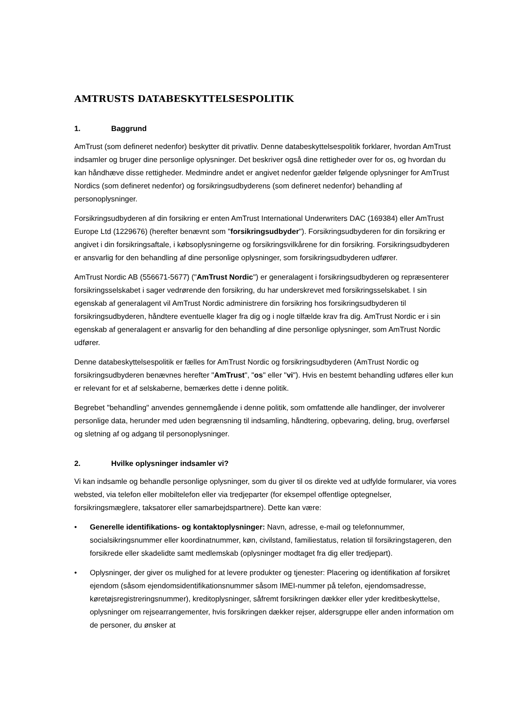AMTRUSTS DATABESKYTTELSESPOLITIK
1. Baggrund
AmTrust (som defineret nedenfor) beskytter dit privatliv. Denne databeskyttelsespolitik forklarer, hvordan AmTrust indsamler og bruger dine personlige oplysninger. Det beskriver også dine rettigheder over for os, og hvordan du kan håndhæve disse rettigheder. Medmindre andet er angivet nedenfor gælder følgende oplysninger for AmTrust Nordics (som defineret nedenfor) og forsikringsudbyderens (som defineret nedenfor) behandling af personoplysninger.
Forsikringsudbyderen af din forsikring er enten AmTrust International Underwriters DAC (169384) eller AmTrust Europe Ltd (1229676) (herefter benævnt som "forsikringsudbyder"). Forsikringsudbyderen for din forsikring er angivet i din forsikringsaftale, i købsoplysningerne og forsikringsvilkårene for din forsikring. Forsikringsudbyderen er ansvarlig for den behandling af dine personlige oplysninger, som forsikringsudbyderen udfører.
AmTrust Nordic AB (556671-5677) ("AmTrust Nordic") er generalagent i forsikringsudbyderen og repræsenterer forsikringsselskabet i sager vedrørende den forsikring, du har underskrevet med forsikringsselskabet. I sin egenskab af generalagent vil AmTrust Nordic administrere din forsikring hos forsikringsudbyderen til forsikringsudbyderen, håndtere eventuelle klager fra dig og i nogle tilfælde krav fra dig. AmTrust Nordic er i sin egenskab af generalagent er ansvarlig for den behandling af dine personlige oplysninger, som AmTrust Nordic udfører.
Denne databeskyttelsespolitik er fælles for AmTrust Nordic og forsikringsudbyderen (AmTrust Nordic og forsikringsudbyderen benævnes herefter "AmTrust", "os" eller "vi"). Hvis en bestemt behandling udføres eller kun er relevant for et af selskaberne, bemærkes dette i denne politik.
Begrebet "behandling" anvendes gennemgående i denne politik, som omfattende alle handlinger, der involverer personlige data, herunder med uden begrænsning til indsamling, håndtering, opbevaring, deling, brug, overførsel og sletning af og adgang til personoplysninger.
2. Hvilke oplysninger indsamler vi?
Vi kan indsamle og behandle personlige oplysninger, som du giver til os direkte ved at udfylde formularer, via vores websted, via telefon eller mobiltelefon eller via tredjeparter (for eksempel offentlige optegnelser, forsikringsmæglere, taksatorer eller samarbejdspartnere). Dette kan være:
• Generelle identifikations- og kontaktoplysninger: Navn, adresse, e-mail og telefonnummer, socialsikringsnummer eller koordinatnummer, køn, civilstand, familiestatus, relation til forsikringstageren, den forsikrede eller skadelidte samt medlemskab (oplysninger modtaget fra dig eller tredjepart).
• Oplysninger, der giver os mulighed for at levere produkter og tjenester: Placering og identifikation af forsikret ejendom (såsom ejendomsidentifikationsnummer såsom IMEI-nummer på telefon, ejendomsadresse, køretøjsregistreringsnummer), kreditoplysninger, såfremt forsikringen dækker eller yder kreditbeskyttelse, oplysninger om rejsearrangementer, hvis forsikringen dækker rejser, aldersgruppe eller anden information om de personer, du ønsker at